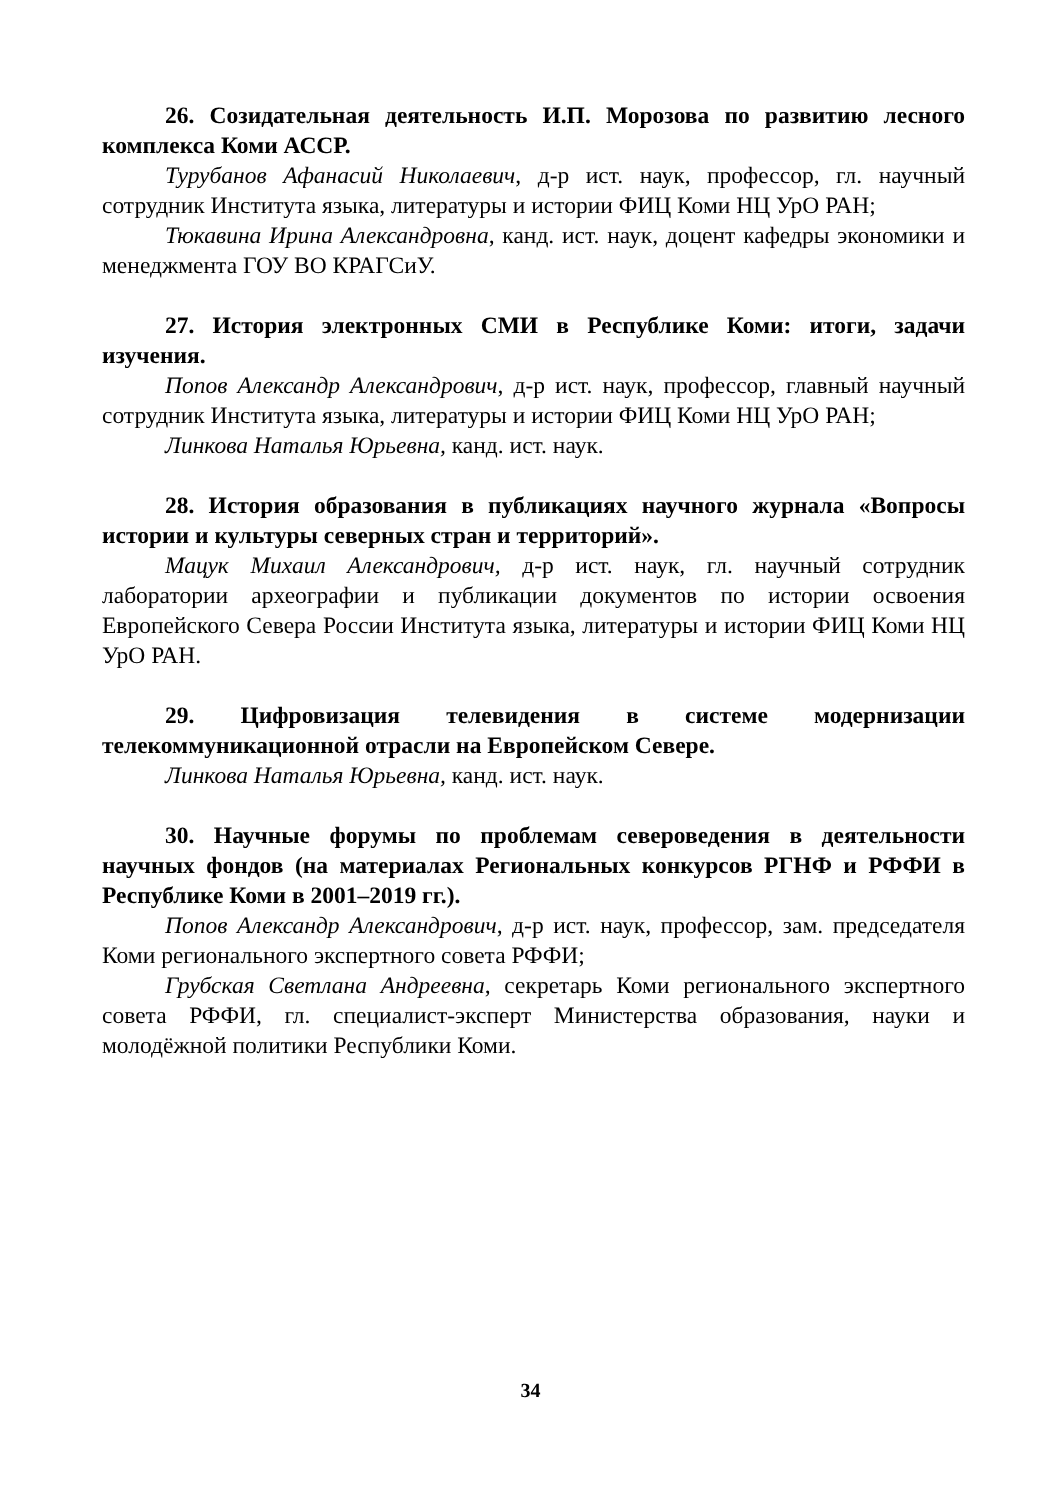26. Созидательная деятельность И.П. Морозова по развитию лесного комплекса Коми АССР.
Турубанов Афанасий Николаевич, д-р ист. наук, профессор, гл. научный сотрудник Института языка, литературы и истории ФИЦ Коми НЦ УрО РАН;
Тюкавина Ирина Александровна, канд. ист. наук, доцент кафедры экономики и менеджмента ГОУ ВО КРАГСиУ.
27. История электронных СМИ в Республике Коми: итоги, задачи изучения.
Попов Александр Александрович, д-р ист. наук, профессор, главный научный сотрудник Института языка, литературы и истории ФИЦ Коми НЦ УрО РАН;
Линкова Наталья Юрьевна, канд. ист. наук.
28. История образования в публикациях научного журнала «Вопросы истории и культуры северных стран и территорий».
Мацук Михаил Александрович, д-р ист. наук, гл. научный сотрудник лаборатории археографии и публикации документов по истории освоения Европейского Севера России Института языка, литературы и истории ФИЦ Коми НЦ УрО РАН.
29. Цифровизация телевидения в системе модернизации телекоммуникационной отрасли на Европейском Севере.
Линкова Наталья Юрьевна, канд. ист. наук.
30. Научные форумы по проблемам североведения в деятельности научных фондов (на материалах Региональных конкурсов РГНФ и РФФИ в Республике Коми в 2001–2019 гг.).
Попов Александр Александрович, д-р ист. наук, профессор, зам. председателя Коми регионального экспертного совета РФФИ;
Грубская Светлана Андреевна, секретарь Коми регионального экспертного совета РФФИ, гл. специалист-эксперт Министерства образования, науки и молодёжной политики Республики Коми.
34